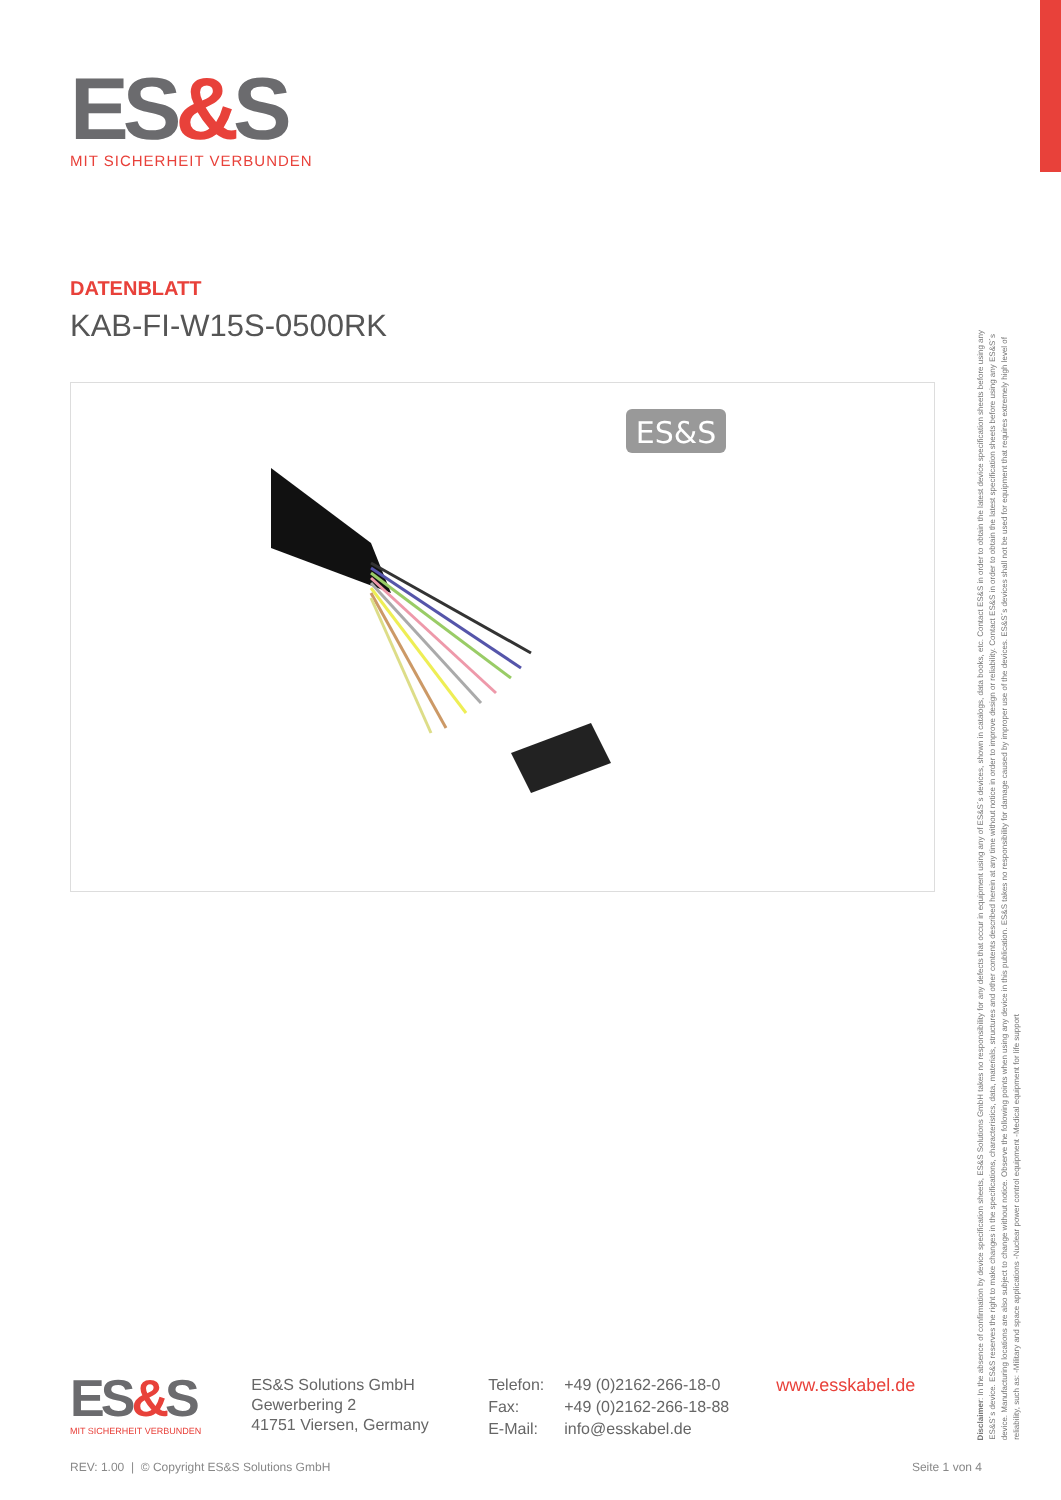ES&S
MIT SICHERHEIT VERBUNDEN
DATENBLATT
KAB-FI-W15S-0500RK
ES&S
ES&S
MIT SICHERHEIT VERBUNDEN
ES&S Solutions GmbH
Gewerbering 2
41751 Viersen, Germany
Telefon: +49 (0)2162-266-18-0 Fax: +49 (0)2162-266-18-88 E-Mail: info@esskabel.de
www.esskabel.de
Disclaimer: In the absence of confirmation by device specification sheets, ES&S Solutions GmbH takes no responsibility for any defects that occur in equipment using any of ES&S´s devices, shown in catalogs, data books, etc. Contact ES&S in order to obtain the latest device specification sheets before using any ES&S´s device. ES&S reserves the right to make changes in the specifications, characteristics, data, materials, structures and other contents described herein at any time without notice in order to improve design or reliability. Contact ES&S in order to obtain the latest specification sheets before using any ES&S´s device. Manufacturing locations are also subject to change without notice. Observe the following points when using any device in this publication. ES&S takes no responsibility for damage caused by improper use of the devices. ES&S´s devices shall not be used for equipment that requires extremely high level of reliability, such as: -Military and space applications -Nuclear power control equipment -Medical equipment for life support
REV: 1.00 | © Copyright ES&S Solutions GmbH Seite 1 von 4